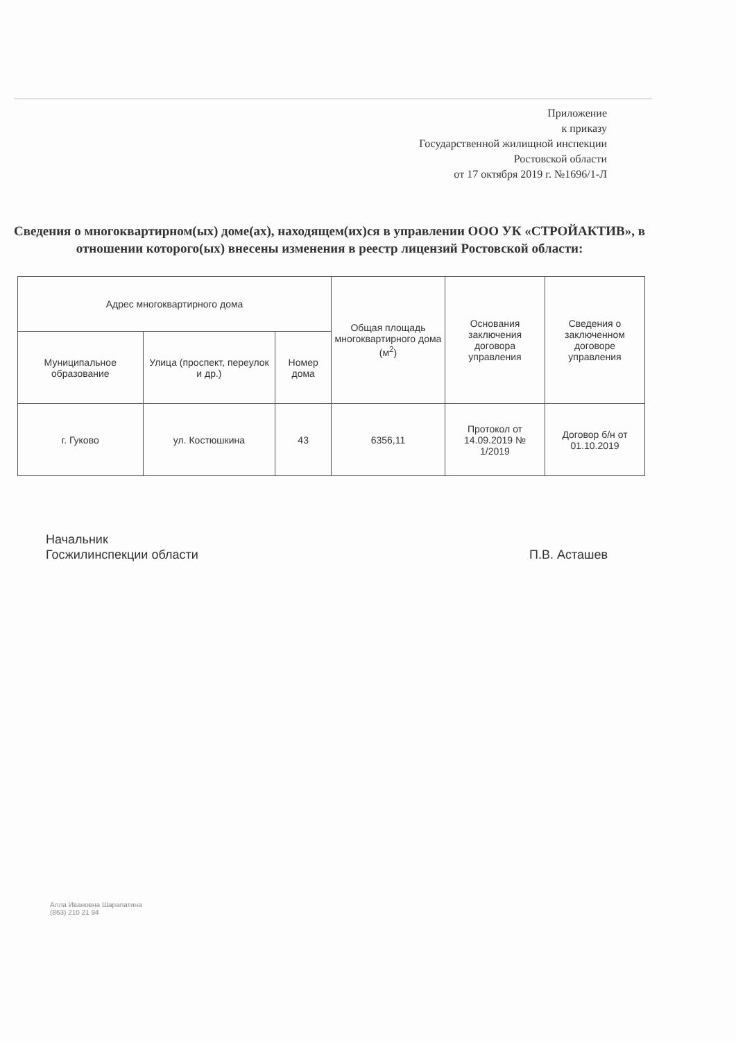Приложение
к приказу
Государственной жилищной инспекции
Ростовской области
от 17 октября 2019 г. №1696/1-Л
Сведения о многоквартирном(ых) доме(ах), находящем(их)ся в управлении ООО УК «СТРОЙАКТИВ», в отношении которого(ых) внесены изменения в реестр лицензий Ростовской области:
| Адрес многоквартирного дома | | | Общая площадь многоквартирного дома (м<sup>2</sup>) | Основания заключения договора управления | Сведения о заключенном договоре управления |
| --- | --- | --- | --- | --- | --- |
| Муниципальное образование | Улица (проспект, переулок и др.) | Номер дома | | | |
| г. Гуково | ул. Костюшкина | 43 | 6356,11 | Протокол от 14.09.2019 № 1/2019 | Договор б/н от 01.10.2019 |
Начальник
Госжилинспекции области
П.В. Асташев
Алла Ивановна Шарапатина
(863) 210 21 94